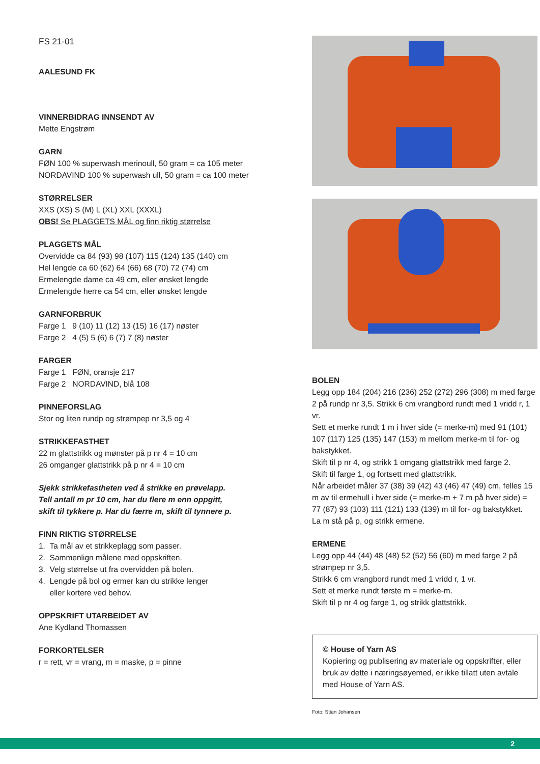FS 21-01
AALESUND FK
VINNERBIDRAG INNSENDT AV
Mette Engstrøm
GARN
FØN 100 % superwash merinoull, 50 gram = ca 105 meter
NORDAVIND 100 % superwash ull, 50 gram = ca 100 meter
STØRRELSER
XXS (XS) S (M) L (XL) XXL (XXXL)
OBS! Se PLAGGETS MÅL og finn riktig størrelse
PLAGGETS MÅL
Overvidde ca 84 (93) 98 (107) 115 (124) 135 (140) cm
Hel lengde ca 60 (62) 64 (66) 68 (70) 72 (74) cm
Ermelengde dame ca 49 cm, eller ønsket lengde
Ermelengde herre ca 54 cm, eller ønsket lengde
GARNFORBRUK
Farge 1 9 (10) 11 (12) 13 (15) 16 (17) nøster
Farge 2 4 (5) 5 (6) 6 (7) 7 (8) nøster
FARGER
Farge 1 FØN, oransje 217
Farge 2 NORDAVIND, blå 108
PINNEFORSLAG
Stor og liten rundp og strømpep nr 3,5 og 4
STRIKKEFASTHET
22 m glattstrikk og mønster på p nr 4 = 10 cm
26 omganger glattstrikk på p nr 4 = 10 cm
Sjekk strikkefastheten ved å strikke en prøvelapp.
Tell antall m pr 10 cm, har du flere m enn oppgitt,
skift til tykkere p. Har du færre m, skift til tynnere p.
FINN RIKTIG STØRRELSE
1. Ta mål av et strikkeplagg som passer.
2. Sammenlign målene med oppskriften.
3. Velg størrelse ut fra overvidden på bolen.
4. Lengde på bol og ermer kan du strikke lenger
eller kortere ved behov.
OPPSKRIFT UTARBEIDET AV
Ane Kydland Thomassen
FORKORTELSER
r = rett, vr = vrang, m = maske, p = pinne
BOLEN
Legg opp 184 (204) 216 (236) 252 (272) 296 (308) m med farge 2 på rundp nr 3,5. Strikk 6 cm vrangbord rundt med 1 vridd r, 1 vr.
Sett et merke rundt 1 m i hver side (= merke-m) med 91 (101) 107 (117) 125 (135) 147 (153) m mellom merke-m til for- og bakstykket.
Skift til p nr 4, og strikk 1 omgang glattstrikk med farge 2.
Skift til farge 1, og fortsett med glattstrikk.
Når arbeidet måler 37 (38) 39 (42) 43 (46) 47 (49) cm, felles 15 m av til ermehull i hver side (= merke-m + 7 m på hver side) = 77 (87) 93 (103) 111 (121) 133 (139) m til for- og bakstykket.
La m stå på p, og strikk ermene.
ERMENE
Legg opp 44 (44) 48 (48) 52 (52) 56 (60) m med farge 2 på strømpep nr 3,5.
Strikk 6 cm vrangbord rundt med 1 vridd r, 1 vr.
Sett et merke rundt første m = merke-m.
Skift til p nr 4 og farge 1, og strikk glattstrikk.
© House of Yarn AS
Kopiering og publisering av materiale og oppskrifter, eller bruk av dette i næringsøyemed, er ikke tillatt uten avtale med House of Yarn AS.
Foto: Stian Johansen
2